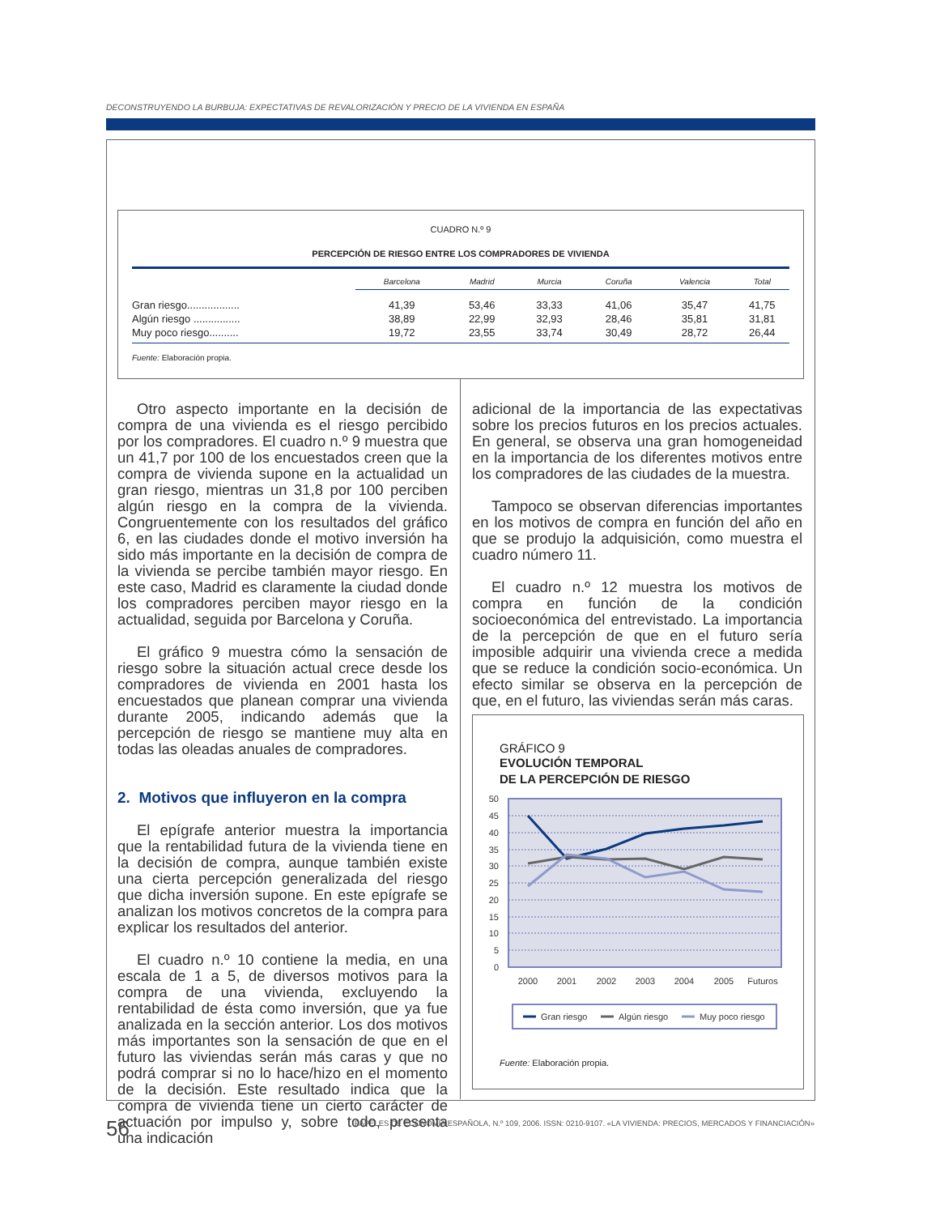DECONSTRUYENDO LA BURBUJA: EXPECTATIVAS DE REVALORIZACIÓN Y PRECIO DE LA VIVIENDA EN ESPAÑA
CUADRO N.º 9
PERCEPCIÓN DE RIESGO ENTRE LOS COMPRADORES DE VIVIENDA
| | Barcelona | Madrid | Murcia | Coruña | Valencia | Total |
| --- | --- | --- | --- | --- | --- | --- |
| Gran riesgo.................. | 41,39 | 53,46 | 33,33 | 41,06 | 35,47 | 41,75 |
| Algún riesgo ................ | 38,89 | 22,99 | 32,93 | 28,46 | 35,81 | 31,81 |
| Muy poco riesgo.......... | 19,72 | 23,55 | 33,74 | 30,49 | 28,72 | 26,44 |
Fuente: Elaboración propia.
Otro aspecto importante en la decisión de compra de una vivienda es el riesgo percibido por los compradores. El cuadro n.º 9 muestra que un 41,7 por 100 de los encuestados creen que la compra de vivienda supone en la actualidad un gran riesgo, mientras un 31,8 por 100 perciben algún riesgo en la compra de la vivienda. Congruentemente con los resultados del gráfico 6, en las ciudades donde el motivo inversión ha sido más importante en la decisión de compra de la vivienda se percibe también mayor riesgo. En este caso, Madrid es claramente la ciudad donde los compradores perciben mayor riesgo en la actualidad, seguida por Barcelona y Coruña.
El gráfico 9 muestra cómo la sensación de riesgo sobre la situación actual crece desde los compradores de vivienda en 2001 hasta los encuestados que planean comprar una vivienda durante 2005, indicando además que la percepción de riesgo se mantiene muy alta en todas las oleadas anuales de compradores.
2. Motivos que influyeron en la compra
El epígrafe anterior muestra la importancia que la rentabilidad futura de la vivienda tiene en la decisión de compra, aunque también existe una cierta percepción generalizada del riesgo que dicha inversión supone. En este epígrafe se analizan los motivos concretos de la compra para explicar los resultados del anterior.
El cuadro n.º 10 contiene la media, en una escala de 1 a 5, de diversos motivos para la compra de una vivienda, excluyendo la rentabilidad de ésta como inversión, que ya fue analizada en la sección anterior. Los dos motivos más importantes son la sensación de que en el futuro las viviendas serán más caras y que no podrá comprar si no lo hace/hizo en el momento de la decisión. Este resultado indica que la compra de vivienda tiene un cierto carácter de actuación por impulso y, sobre todo, presenta una indicación
adicional de la importancia de las expectativas sobre los precios futuros en los precios actuales. En general, se observa una gran homogeneidad en la importancia de los diferentes motivos entre los compradores de las ciudades de la muestra.
Tampoco se observan diferencias importantes en los motivos de compra en función del año en que se produjo la adquisición, como muestra el cuadro número 11.
El cuadro n.º 12 muestra los motivos de compra en función de la condición socioeconómica del entrevistado. La importancia de la percepción de que en el futuro sería imposible adquirir una vivienda crece a medida que se reduce la condición socio-económica. Un efecto similar se observa en la percepción de que, en el futuro, las viviendas serán más caras.
GRÁFICO 9
EVOLUCIÓN TEMPORAL
DE LA PERCEPCIÓN DE RIESGO
50
45
40
35
30
25
20
15
10
5
0
2000
2001
2002
2003
2004
2005
Futuros
Gran riesgo
Algún riesgo
Muy poco riesgo
Fuente: Elaboración propia.
56
PAPELES DE ECONOMÍA ESPAÑOLA, N.º 109, 2006. ISSN: 0210-9107. «LA VIVIENDA: PRECIOS, MERCADOS Y FINANCIACIÓN»